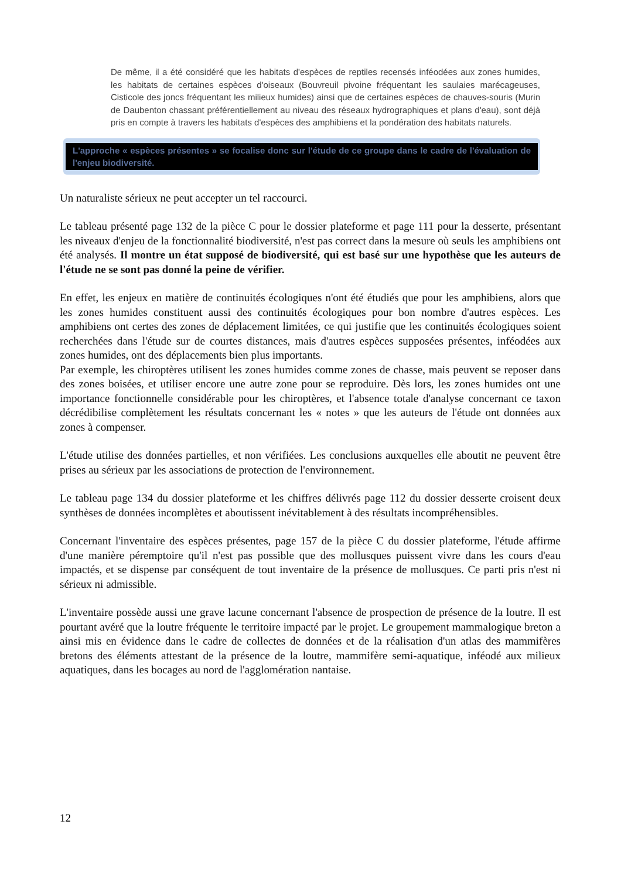De même, il a été considéré que les habitats d'espèces de reptiles recensés inféodées aux zones humides, les habitats de certaines espèces d'oiseaux (Bouvreuil pivoine fréquentant les saulaies marécageuses, Cisticole des joncs fréquentant les milieux humides) ainsi que de certaines espèces de chauves-souris (Murin de Daubenton chassant préférentiellement au niveau des réseaux hydrographiques et plans d'eau), sont déjà pris en compte à travers les habitats d'espèces des amphibiens et la pondération des habitats naturels.
L'approche « espèces présentes » se focalise donc sur l'étude de ce groupe dans le cadre de l'évaluation de l'enjeu biodiversité.
Un naturaliste sérieux ne peut accepter un tel raccourci.
Le tableau présenté page 132 de la pièce C pour le dossier plateforme et page 111 pour la desserte, présentant les niveaux d'enjeu de la fonctionnalité biodiversité, n'est pas correct dans la mesure où seuls les amphibiens ont été analysés. Il montre un état supposé de biodiversité, qui est basé sur une hypothèse que les auteurs de l'étude ne se sont pas donné la peine de vérifier.
En effet, les enjeux en matière de continuités écologiques n'ont été étudiés que pour les amphibiens, alors que les zones humides constituent aussi des continuités écologiques pour bon nombre d'autres espèces. Les amphibiens ont certes des zones de déplacement limitées, ce qui justifie que les continuités écologiques soient recherchées dans l'étude sur de courtes distances, mais d'autres espèces supposées présentes, inféodées aux zones humides, ont des déplacements bien plus importants.
Par exemple, les chiroptères utilisent les zones humides comme zones de chasse, mais peuvent se reposer dans des zones boisées, et utiliser encore une autre zone pour se reproduire. Dès lors, les zones humides ont une importance fonctionnelle considérable pour les chiroptères, et l'absence totale d'analyse concernant ce taxon décrédibilise complètement les résultats concernant les « notes » que les auteurs de l'étude ont données aux zones à compenser.
L'étude utilise des données partielles, et non vérifiées. Les conclusions auxquelles elle aboutit ne peuvent être prises au sérieux par les associations de protection de l'environnement.
Le tableau page 134 du dossier plateforme et les chiffres délivrés page 112 du dossier desserte croisent deux synthèses de données incomplètes et aboutissent inévitablement à des résultats incompréhensibles.
Concernant l'inventaire des espèces présentes, page 157 de la pièce C du dossier plateforme, l'étude affirme d'une manière péremptoire qu'il n'est pas possible que des mollusques puissent vivre dans les cours d'eau impactés, et se dispense par conséquent de tout inventaire de la présence de mollusques. Ce parti pris n'est ni sérieux ni admissible.
L'inventaire possède aussi une grave lacune concernant l'absence de prospection de présence de la loutre. Il est pourtant avéré que la loutre fréquente le territoire impacté par le projet. Le groupement mammalogique breton a ainsi mis en évidence dans le cadre de collectes de données et de la réalisation d'un atlas des mammifères bretons des éléments attestant de la présence de la loutre, mammifère semi-aquatique, inféodé aux milieux aquatiques, dans les bocages au nord de l'agglomération nantaise.
12